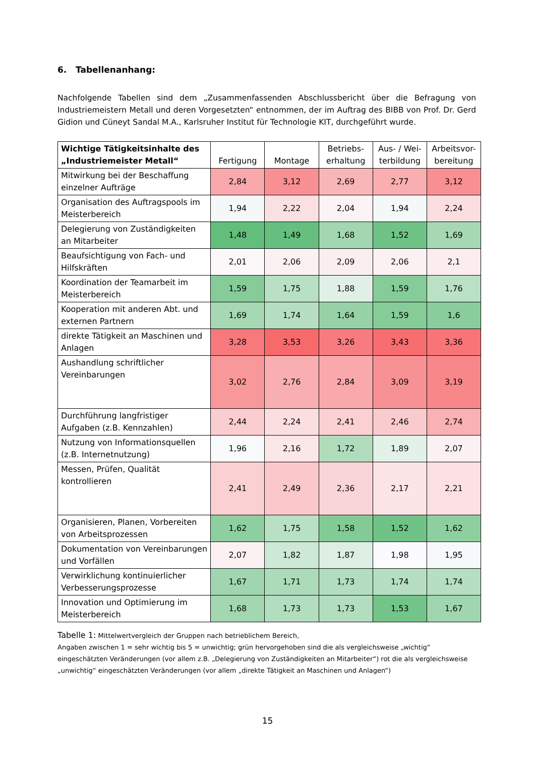6. Tabellenanhang:
Nachfolgende Tabellen sind dem „Zusammenfassenden Abschlussbericht über die Befragung von Industriemeistern Metall und deren Vorgesetzten“ entnommen, der im Auftrag des BIBB von Prof. Dr. Gerd Gidion und Cüneyt Sandal M.A., Karlsruher Institut für Technologie KIT, durchgeführt wurde.
| Wichtige Tätigkeitsinhalte des „Industriemeister Metall“ | Fertigung | Montage | Betriebs-erhaltung | Aus- / Wei-terbildung | Arbeitsvor-bereitung |
| --- | --- | --- | --- | --- | --- |
| Mitwirkung bei der Beschaffung einzelner Aufträge | 2,84 | 3,12 | 2,69 | 2,77 | 3,12 |
| Organisation des Auftragspools im Meisterbereich | 1,94 | 2,22 | 2,04 | 1,94 | 2,24 |
| Delegierung von Zuständigkeiten an Mitarbeiter | 1,48 | 1,49 | 1,68 | 1,52 | 1,69 |
| Beaufsichtigung von Fach- und Hilfskräften | 2,01 | 2,06 | 2,09 | 2,06 | 2,1 |
| Koordination der Teamarbeit im Meisterbereich | 1,59 | 1,75 | 1,88 | 1,59 | 1,76 |
| Kooperation mit anderen Abt. und externen Partnern | 1,69 | 1,74 | 1,64 | 1,59 | 1,6 |
| direkte Tätigkeit an Maschinen und Anlagen | 3,28 | 3,53 | 3,26 | 3,43 | 3,36 |
| Aushandlung schriftlicher Vereinbarungen | 3,02 | 2,76 | 2,84 | 3,09 | 3,19 |
| Durchführung langfristiger Aufgaben (z.B. Kennzahlen) | 2,44 | 2,24 | 2,41 | 2,46 | 2,74 |
| Nutzung von Informationsquellen (z.B. Internetnutzung) | 1,96 | 2,16 | 1,72 | 1,89 | 2,07 |
| Messen, Prüfen, Qualität kontrollieren | 2,41 | 2,49 | 2,36 | 2,17 | 2,21 |
| Organisieren, Planen, Vorbereiten von Arbeitsprozessen | 1,62 | 1,75 | 1,58 | 1,52 | 1,62 |
| Dokumentation von Vereinbarungen und Vorfällen | 2,07 | 1,82 | 1,87 | 1,98 | 1,95 |
| Verwirklichung kontinuierlicher Verbesserungsprozesse | 1,67 | 1,71 | 1,73 | 1,74 | 1,74 |
| Innovation und Optimierung im Meisterbereich | 1,68 | 1,73 | 1,73 | 1,53 | 1,67 |
Tabelle 1: Mittelwertvergleich der Gruppen nach betrieblichem Bereich,
Angaben zwischen 1 = sehr wichtig bis 5 = unwichtig; grün hervorgehoben sind die als vergleichsweise „wichtig“ eingeschätzten Veränderungen (vor allem z.B. „Delegierung von Zuständigkeiten an Mitarbeiter“) rot die als vergleichsweise „unwichtig“ eingeschätzten Veränderungen (vor allem „direkte Tätigkeit an Maschinen und Anlagen“)
15